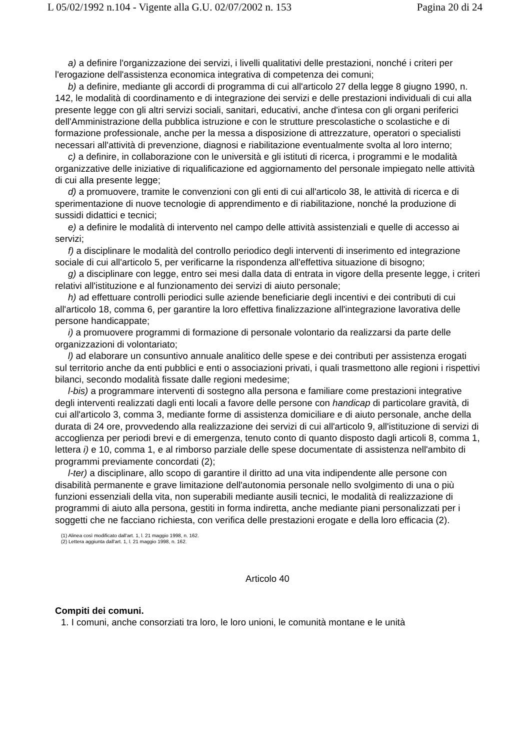L 05/02/1992 n.104 - Vigente alla G.U. 02/07/2002 n. 153 Pagina 20 di 24
a) a definire l'organizzazione dei servizi, i livelli qualitativi delle prestazioni, nonché i criteri per l'erogazione dell'assistenza economica integrativa di competenza dei comuni;
b) a definire, mediante gli accordi di programma di cui all'articolo 27 della legge 8 giugno 1990, n. 142, le modalità di coordinamento e di integrazione dei servizi e delle prestazioni individuali di cui alla presente legge con gli altri servizi sociali, sanitari, educativi, anche d'intesa con gli organi periferici dell'Amministrazione della pubblica istruzione e con le strutture prescolastiche o scolastiche e di formazione professionale, anche per la messa a disposizione di attrezzature, operatori o specialisti necessari all'attività di prevenzione, diagnosi e riabilitazione eventualmente svolta al loro interno;
c) a definire, in collaborazione con le università e gli istituti di ricerca, i programmi e le modalità organizzative delle iniziative di riqualificazione ed aggiornamento del personale impiegato nelle attività di cui alla presente legge;
d) a promuovere, tramite le convenzioni con gli enti di cui all'articolo 38, le attività di ricerca e di sperimentazione di nuove tecnologie di apprendimento e di riabilitazione, nonché la produzione di sussidi didattici e tecnici;
e) a definire le modalità di intervento nel campo delle attività assistenziali e quelle di accesso ai servizi;
f) a disciplinare le modalità del controllo periodico degli interventi di inserimento ed integrazione sociale di cui all'articolo 5, per verificarne la rispondenza all'effettiva situazione di bisogno;
g) a disciplinare con legge, entro sei mesi dalla data di entrata in vigore della presente legge, i criteri relativi all'istituzione e al funzionamento dei servizi di aiuto personale;
h) ad effettuare controlli periodici sulle aziende beneficiarie degli incentivi e dei contributi di cui all'articolo 18, comma 6, per garantire la loro effettiva finalizzazione all'integrazione lavorativa delle persone handicappate;
i) a promuovere programmi di formazione di personale volontario da realizzarsi da parte delle organizzazioni di volontariato;
l) ad elaborare un consuntivo annuale analitico delle spese e dei contributi per assistenza erogati sul territorio anche da enti pubblici e enti o associazioni privati, i quali trasmettono alle regioni i rispettivi bilanci, secondo modalità fissate dalle regioni medesime;
l-bis) a programmare interventi di sostegno alla persona e familiare come prestazioni integrative degli interventi realizzati dagli enti locali a favore delle persone con handicap di particolare gravità, di cui all'articolo 3, comma 3, mediante forme di assistenza domiciliare e di aiuto personale, anche della durata di 24 ore, provvedendo alla realizzazione dei servizi di cui all'articolo 9, all'istituzione di servizi di accoglienza per periodi brevi e di emergenza, tenuto conto di quanto disposto dagli articoli 8, comma 1, lettera i) e 10, comma 1, e al rimborso parziale delle spese documentate di assistenza nell'ambito di programmi previamente concordati (2);
l-ter) a disciplinare, allo scopo di garantire il diritto ad una vita indipendente alle persone con disabilità permanente e grave limitazione dell'autonomia personale nello svolgimento di una o più funzioni essenziali della vita, non superabili mediante ausili tecnici, le modalità di realizzazione di programmi di aiuto alla persona, gestiti in forma indiretta, anche mediante piani personalizzati per i soggetti che ne facciano richiesta, con verifica delle prestazioni erogate e della loro efficacia (2).
(1) Alinea così modificato dall'art. 1, l. 21 maggio 1998, n. 162.
(2) Lettera aggiunta dall'art. 1, l. 21 maggio 1998, n. 162.
Articolo 40
Compiti dei comuni.
1. I comuni, anche consorziati tra loro, le loro unioni, le comunità montane e le unità